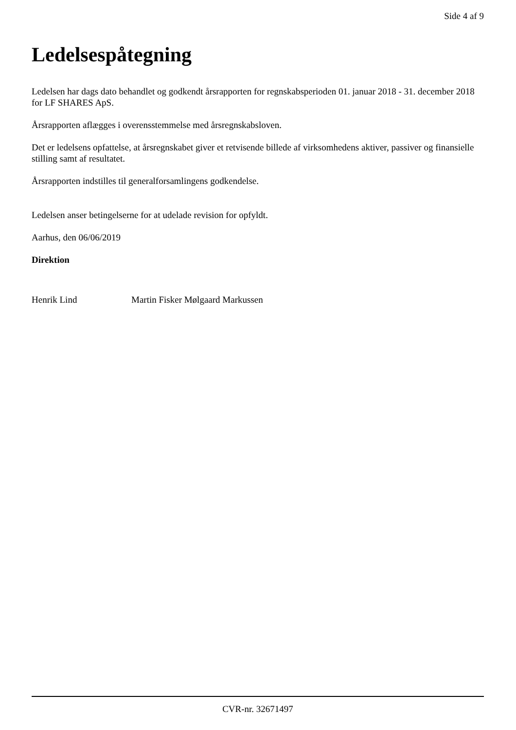Side 4 af 9
Ledelsespåtegning
Ledelsen har dags dato behandlet og godkendt årsrapporten for regnskabsperioden 01. januar 2018 - 31. december 2018 for LF SHARES ApS.
Årsrapporten aflægges i overensstemmelse med årsregnskabsloven.
Det er ledelsens opfattelse, at årsregnskabet giver et retvisende billede af virksomhedens aktiver, passiver og finansielle stilling samt af resultatet.
Årsrapporten indstilles til generalforsamlingens godkendelse.
Ledelsen anser betingelserne for at udelade revision for opfyldt.
Aarhus, den 06/06/2019
Direktion
Henrik Lind Martin Fisker Mølgaard Markussen
CVR-nr. 32671497